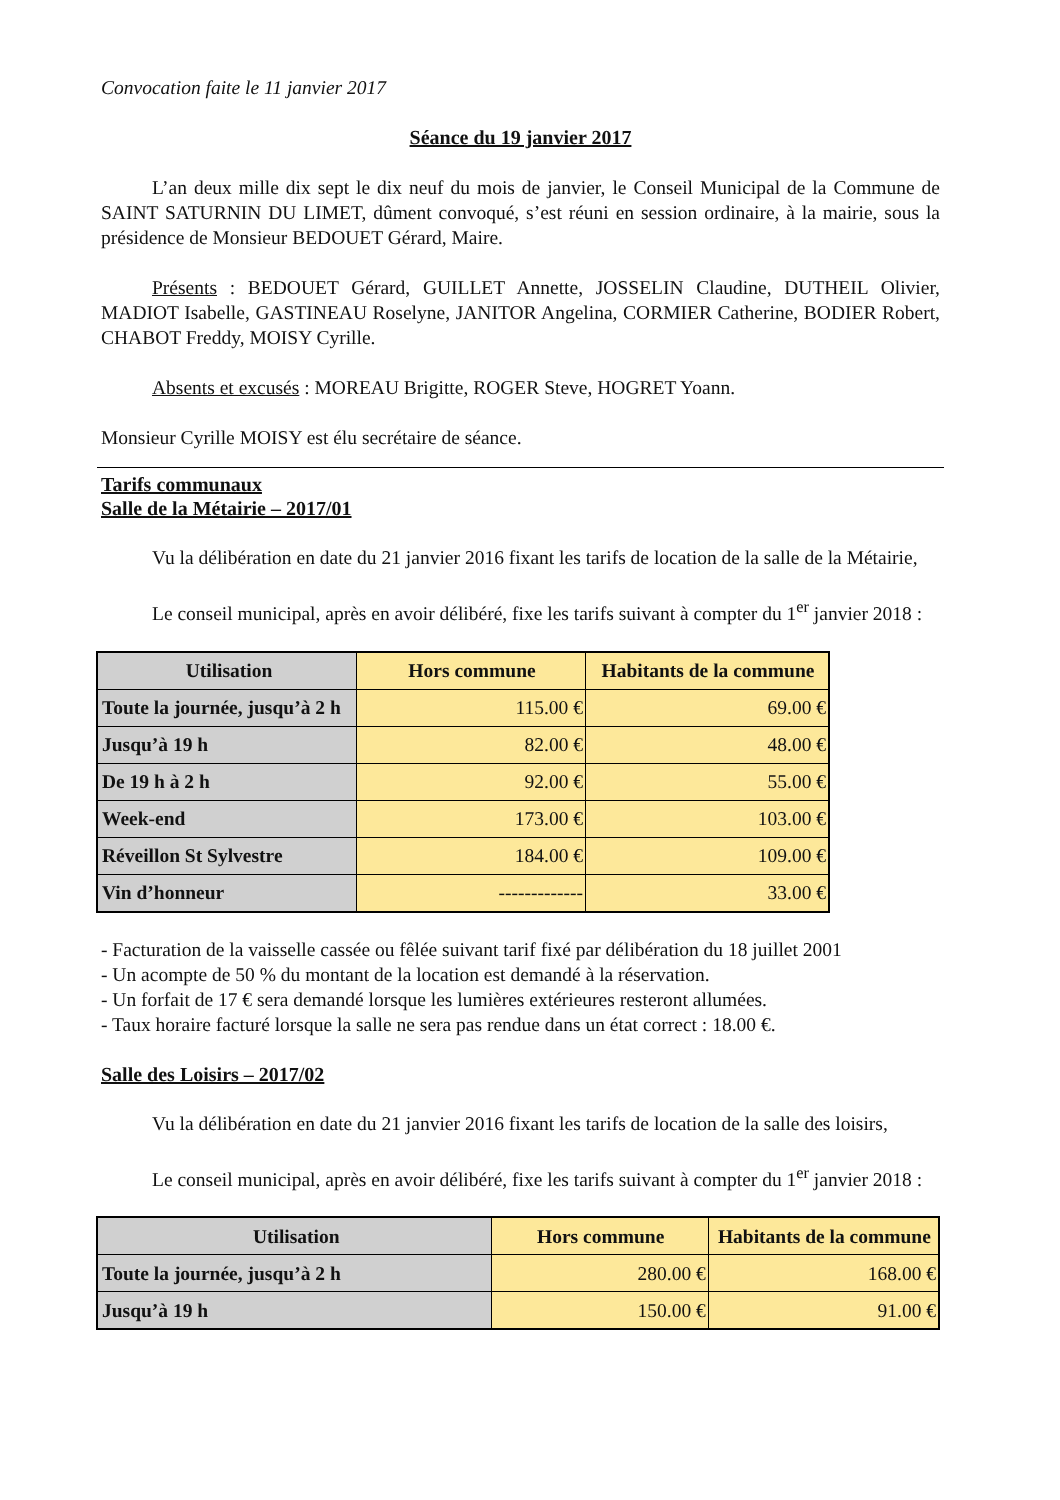Convocation faite le 11 janvier 2017
Séance du 19 janvier 2017
L’an deux mille dix sept le dix neuf du mois de janvier, le Conseil Municipal de la Commune de SAINT SATURNIN DU LIMET, dûment convoqué, s’est réuni en session ordinaire, à la mairie, sous la présidence de Monsieur BEDOUET Gérard, Maire.
Présents : BEDOUET Gérard, GUILLET Annette, JOSSELIN Claudine, DUTHEIL Olivier, MADIOT Isabelle, GASTINEAU Roselyne, JANITOR Angelina, CORMIER Catherine, BODIER Robert, CHABOT Freddy, MOISY Cyrille.
Absents et excusés : MOREAU Brigitte, ROGER Steve, HOGRET Yoann.
Monsieur Cyrille MOISY est élu secrétaire de séance.
Tarifs communaux
Salle de la Métairie – 2017/01
Vu la délibération en date du 21 janvier 2016 fixant les tarifs de location de la salle de la Métairie,
Le conseil municipal, après en avoir délibéré, fixe les tarifs suivant à compter du 1<sup>er</sup> janvier 2018 :
| Utilisation | Hors commune | Habitants de la commune |
| --- | --- | --- |
| Toute la journée, jusqu’à 2 h | 115.00 € | 69.00 € |
| Jusqu’à 19 h | 82.00 € | 48.00 € |
| De 19 h à 2 h | 92.00 € | 55.00 € |
| Week-end | 173.00 € | 103.00 € |
| Réveillon St Sylvestre | 184.00 € | 109.00 € |
| Vin d’honneur | ------------- | 33.00 € |
- Facturation de la vaisselle cassée ou fêlée suivant tarif fixé par délibération du 18 juillet 2001
- Un acompte de 50 % du montant de la location est demandé à la réservation.
- Un forfait de 17 € sera demandé lorsque les lumières extérieures resteront allumées.
- Taux horaire facturé lorsque la salle ne sera pas rendue dans un état correct : 18.00 €.
Salle des Loisirs – 2017/02
Vu la délibération en date du 21 janvier 2016 fixant les tarifs de location de la salle des loisirs,
Le conseil municipal, après en avoir délibéré, fixe les tarifs suivant à compter du 1<sup>er</sup> janvier 2018 :
| Utilisation | Hors commune | Habitants de la commune |
| --- | --- | --- |
| Toute la journée, jusqu’à 2 h | 280.00 € | 168.00 € |
| Jusqu’à 19 h | 150.00 € | 91.00 € |